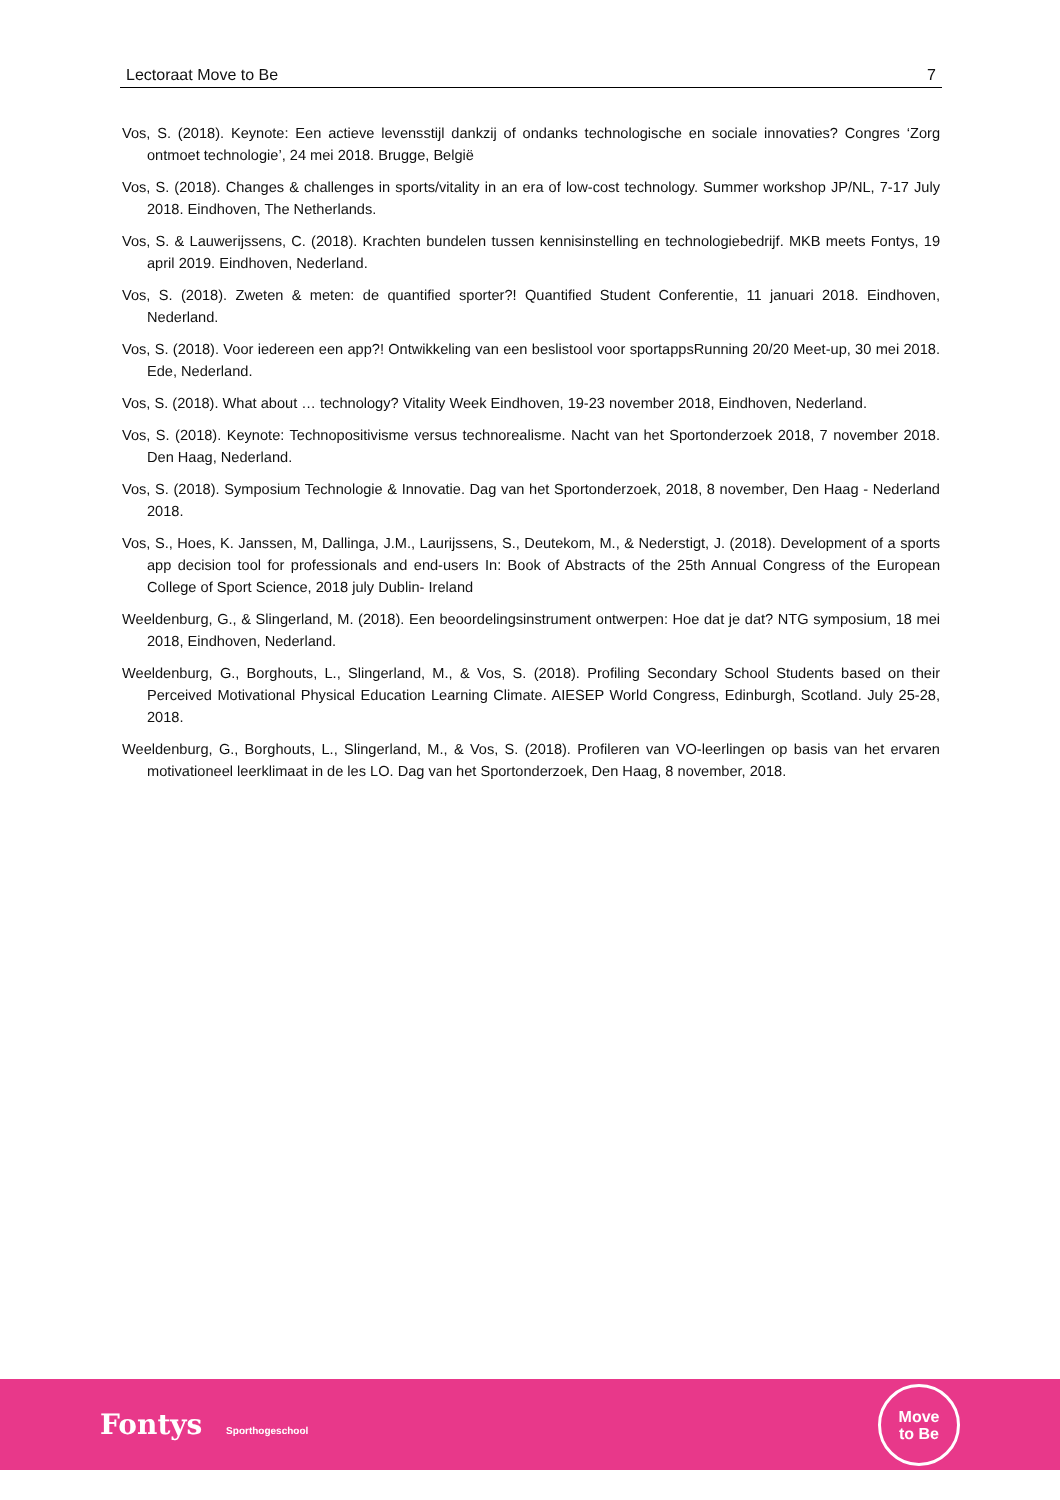Lectoraat Move to Be 7
Vos, S. (2018). Keynote: Een actieve levensstijl dankzij of ondanks technologische en sociale innovaties? Congres ‘Zorg ontmoet technologie’, 24 mei 2018. Brugge, België
Vos, S. (2018). Changes & challenges in sports/vitality in an era of low-cost technology. Summer workshop JP/NL, 7-17 July 2018. Eindhoven, The Netherlands.
Vos, S. & Lauwerijssens, C. (2018). Krachten bundelen tussen kennisinstelling en technologiebedrijf. MKB meets Fontys, 19 april 2019. Eindhoven, Nederland.
Vos, S. (2018). Zweten & meten: de quantified sporter?! Quantified Student Conferentie, 11 januari 2018. Eindhoven, Nederland.
Vos, S. (2018). Voor iedereen een app?! Ontwikkeling van een beslistool voor sportappsRunning 20/20 Meet-up, 30 mei 2018. Ede, Nederland.
Vos, S. (2018). What about … technology? Vitality Week Eindhoven, 19-23 november 2018, Eindhoven, Nederland.
Vos, S. (2018). Keynote: Technopositivisme versus technorealisme. Nacht van het Sportonderzoek 2018, 7 november 2018. Den Haag, Nederland.
Vos, S. (2018). Symposium Technologie & Innovatie. Dag van het Sportonderzoek, 2018, 8 november, Den Haag - Nederland 2018.
Vos, S., Hoes, K. Janssen, M, Dallinga, J.M., Laurijssens, S., Deutekom, M., & Nederstigt, J. (2018). Development of a sports app decision tool for professionals and end-users In: Book of Abstracts of the 25th Annual Congress of the European College of Sport Science, 2018 july Dublin- Ireland
Weeldenburg, G., & Slingerland, M. (2018). Een beoordelingsinstrument ontwerpen: Hoe dat je dat? NTG symposium, 18 mei 2018, Eindhoven, Nederland.
Weeldenburg, G., Borghouts, L., Slingerland, M., & Vos, S. (2018). Profiling Secondary School Students based on their Perceived Motivational Physical Education Learning Climate. AIESEP World Congress, Edinburgh, Scotland. July 25-28, 2018.
Weeldenburg, G., Borghouts, L., Slingerland, M., & Vos, S. (2018). Profileren van VO-leerlingen op basis van het ervaren motivationeel leerklimaat in de les LO. Dag van het Sportonderzoek, Den Haag, 8 november, 2018.
Fontys Sporthogeschool
Move
to Be